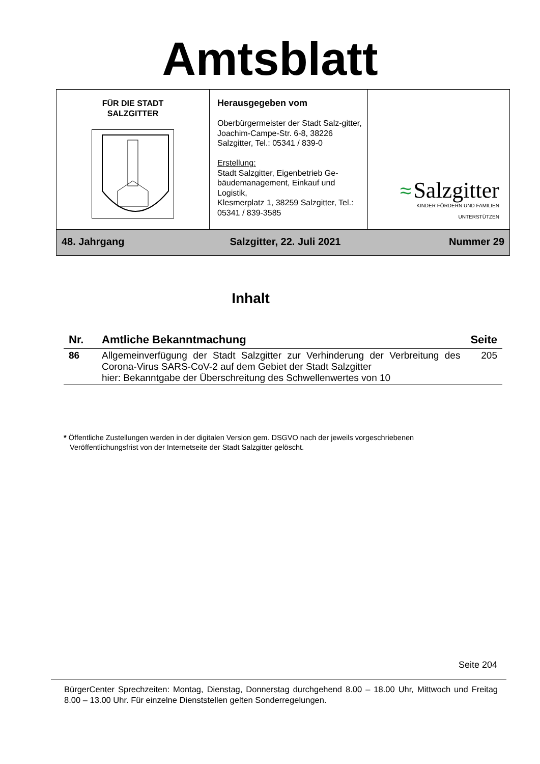Amtsblatt
| FÜR DIE STADT SALZGITTER | Herausgegeben vom Oberbürgermeister der Stadt Salz-gitter, Joachim-Campe-Str. 6-8, 38226 Salzgitter, Tel.: 05341 / 839-0 Erstellung: Stadt Salzgitter, Eigenbetrieb Ge-bäudemanagement, Einkauf und Logistik, Klesmerplatz 1, 38259 Salzgitter, Tel.: 05341 / 839-3585 | ≈ Salzgitter KINDER FÖRDERN UND FAMILIEN UNTERSTÜTZEN |
| 48. Jahrgang | Salzgitter, 22. Juli 2021 Nummer 29 | |
Inhalt
| Nr. | Amtliche Bekanntmachung | Seite |
| --- | --- | --- |
| 86 | Allgemeinverfügung der Stadt Salzgitter zur Verhinderung der Verbreitung des Corona-Virus SARS-CoV-2 auf dem Gebiet der Stadt Salzgitter hier: Bekanntgabe der Überschreitung des Schwellenwertes von 10 | 205 |
* Öffentliche Zustellungen werden in der digitalen Version gem. DSGVO nach der jeweils vorgeschriebenen
Veröffentlichungsfrist von der Internetseite der Stadt Salzgitter gelöscht.
Seite 204
BürgerCenter Sprechzeiten: Montag, Dienstag, Donnerstag durchgehend 8.00 – 18.00 Uhr, Mittwoch und Freitag 8.00 – 13.00 Uhr. Für einzelne Dienststellen gelten Sonderregelungen.